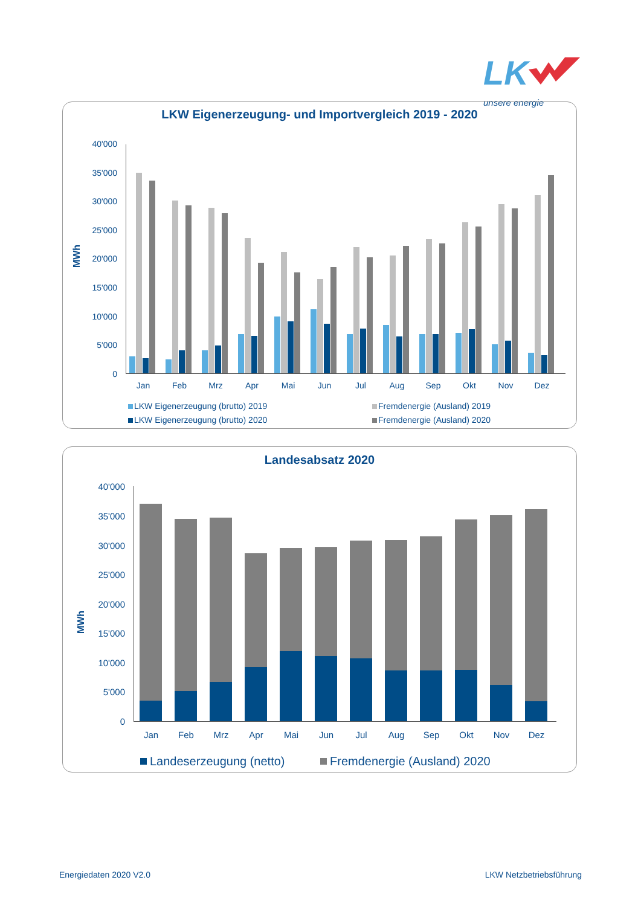LK
unsere energie
LKW Eigenerzeugung- und Importvergleich 2019 - 2020
MWh
0
5'000
10'000
15'000
20'000
25'000
30'000
35'000
40'000
Jan
Feb
Mrz
Apr
Mai
Jun
Jul
Aug
Sep
Okt
Nov
Dez
LKW Eigenerzeugung (brutto) 2019
Fremdenergie (Ausland) 2019
LKW Eigenerzeugung (brutto) 2020
Fremdenergie (Ausland) 2020
Landesabsatz 2020
MWh
0
5'000
10'000
15'000
20'000
25'000
30'000
35'000
40'000
Jan
Feb
Mrz
Apr
Mai
Jun
Jul
Aug
Sep
Okt
Nov
Dez
Landeserzeugung (netto)
Fremdenergie (Ausland) 2020
Energiedaten 2020 V2.0 LKW Netzbetriebsführung